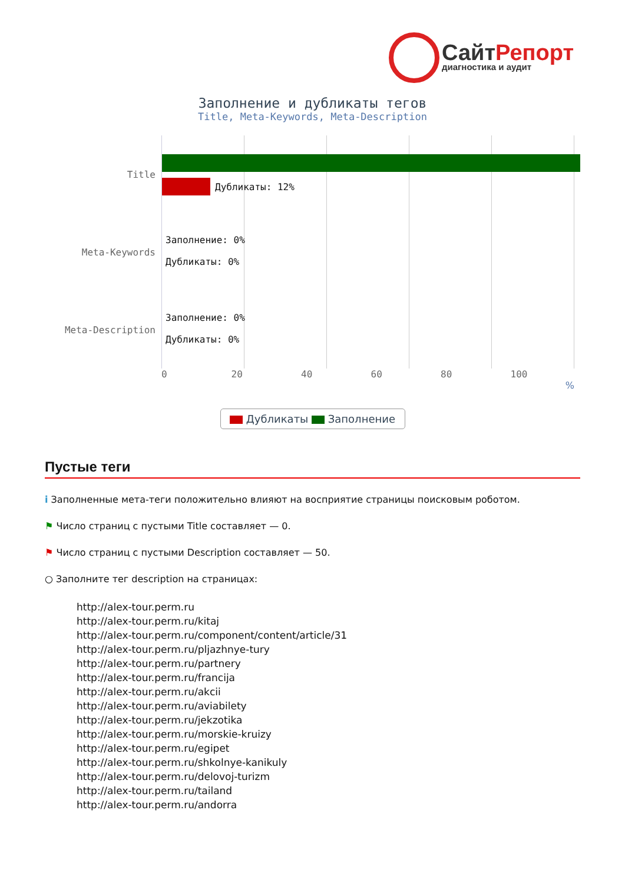СайтРепорт
диагностика и аудит
Заполнение и дубликаты тегов
Title, Meta-Keywords, Meta-Description
Title
Дубликаты: 12%
Meta-Keywords
Заполнение: 0%
Дубликаты: 0%
Meta-Description
Заполнение: 0%
Дубликаты: 0%
0 20 40 60 80 100
%
Дубликаты Заполнение
Пустые теги
i Заполненные мета-теги положительно влияют на восприятие страницы поисковым роботом.
⚑ Число страниц с пустыми Title составляет — 0.
⚑ Число страниц с пустыми Description составляет — 50.
○ Заполните тег description на страницах:
http://alex-tour.perm.ru
http://alex-tour.perm.ru/kitaj
http://alex-tour.perm.ru/component/content/article/31
http://alex-tour.perm.ru/pljazhnye-tury
http://alex-tour.perm.ru/partnery
http://alex-tour.perm.ru/francija
http://alex-tour.perm.ru/akcii
http://alex-tour.perm.ru/aviabilety
http://alex-tour.perm.ru/jekzotika
http://alex-tour.perm.ru/morskie-kruizy
http://alex-tour.perm.ru/egipet
http://alex-tour.perm.ru/shkolnye-kanikuly
http://alex-tour.perm.ru/delovoj-turizm
http://alex-tour.perm.ru/tailand
http://alex-tour.perm.ru/andorra